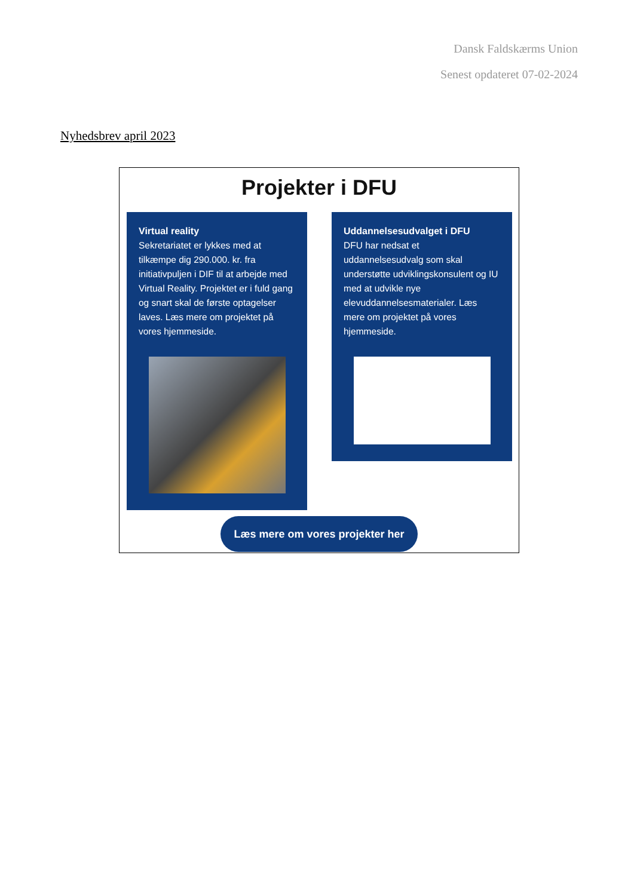Dansk Faldskærms Union
Senest opdateret 07-02-2024
Nyhedsbrev april 2023
Projekter i DFU
Virtual reality
Sekretariatet er lykkes med at tilkæmpe dig 290.000. kr. fra initiativpuljen i DIF til at arbejde med Virtual Reality. Projektet er i fuld gang og snart skal de første optagelser laves. Læs mere om projektet på vores hjemmeside.
Uddannelsesudvalget i DFU
DFU har nedsat et uddannelsesudvalg som skal understøtte udviklingskonsulent og IU med at udvikle nye elevuddannelsesmaterialer. Læs mere om projektet på vores hjemmeside.
Læs mere om vores projekter her